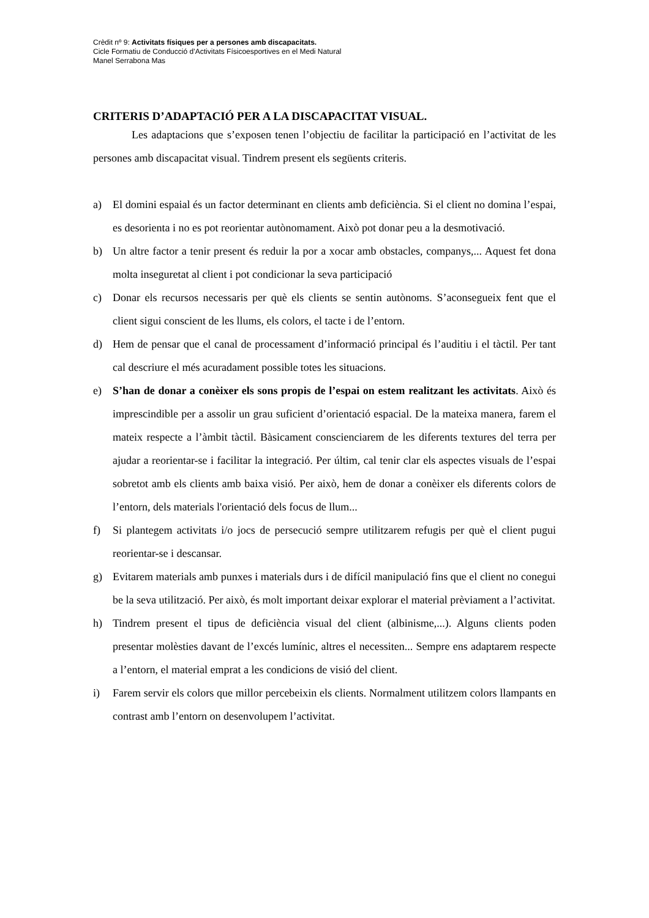Crèdit nº 9: Activitats físiques per a persones amb discapacitats.
Cicle Formatiu de Conducció d’Activitats Físicoesportives en el Medi Natural
Manel Serrabona Mas
CRITERIS D’ADAPTACIÓ PER A LA DISCAPACITAT VISUAL.
Les adaptacions que s’exposen tenen l’objectiu de facilitar la participació en l’activitat de les persones amb discapacitat visual. Tindrem present els següents criteris.
a) El domini espaial és un factor determinant en clients amb deficiència. Si el client no domina l’espai, es desorienta i no es pot reorientar autònomament. Això pot donar peu a la desmotivació.
b) Un altre factor a tenir present és reduir la por a xocar amb obstacles, companys,... Aquest fet dona molta inseguretat al client i pot condicionar la seva participació
c) Donar els recursos necessaris per què els clients se sentin autònoms. S’aconsegueix fent que el client sigui conscient de les llums, els colors, el tacte i de l’entorn.
d) Hem de pensar que el canal de processament d’informació principal és l’auditiu i el tàctil. Per tant cal descriure el més acuradament possible totes les situacions.
e) S’han de donar a conèixer els sons propis de l’espai on estem realitzant les activitats. Això és imprescindible per a assolir un grau suficient d’orientació espacial. De la mateixa manera, farem el mateix respecte a l’àmbit tàctil. Bàsicament conscienciarem de les diferents textures del terra per ajudar a reorientar-se i facilitar la integració. Per últim, cal tenir clar els aspectes visuals de l’espai sobretot amb els clients amb baixa visió. Per això, hem de donar a conèixer els diferents colors de l’entorn, dels materials l'orientació dels focus de llum...
f) Si plantegem activitats i/o jocs de persecució sempre utilitzarem refugis per què el client pugui reorientar-se i descansar.
g) Evitarem materials amb punxes i materials durs i de difícil manipulació fins que el client no conegui be la seva utilització. Per això, és molt important deixar explorar el material prèviament a l’activitat.
h) Tindrem present el tipus de deficiència visual del client (albinisme,...). Alguns clients poden presentar molèsties davant de l’excés lumínic, altres el necessiten... Sempre ens adaptarem respecte a l’entorn, el material emprat a les condicions de visió del client.
i) Farem servir els colors que millor percebeixin els clients. Normalment utilitzem colors llampants en contrast amb l’entorn on desenvolupem l’activitat.